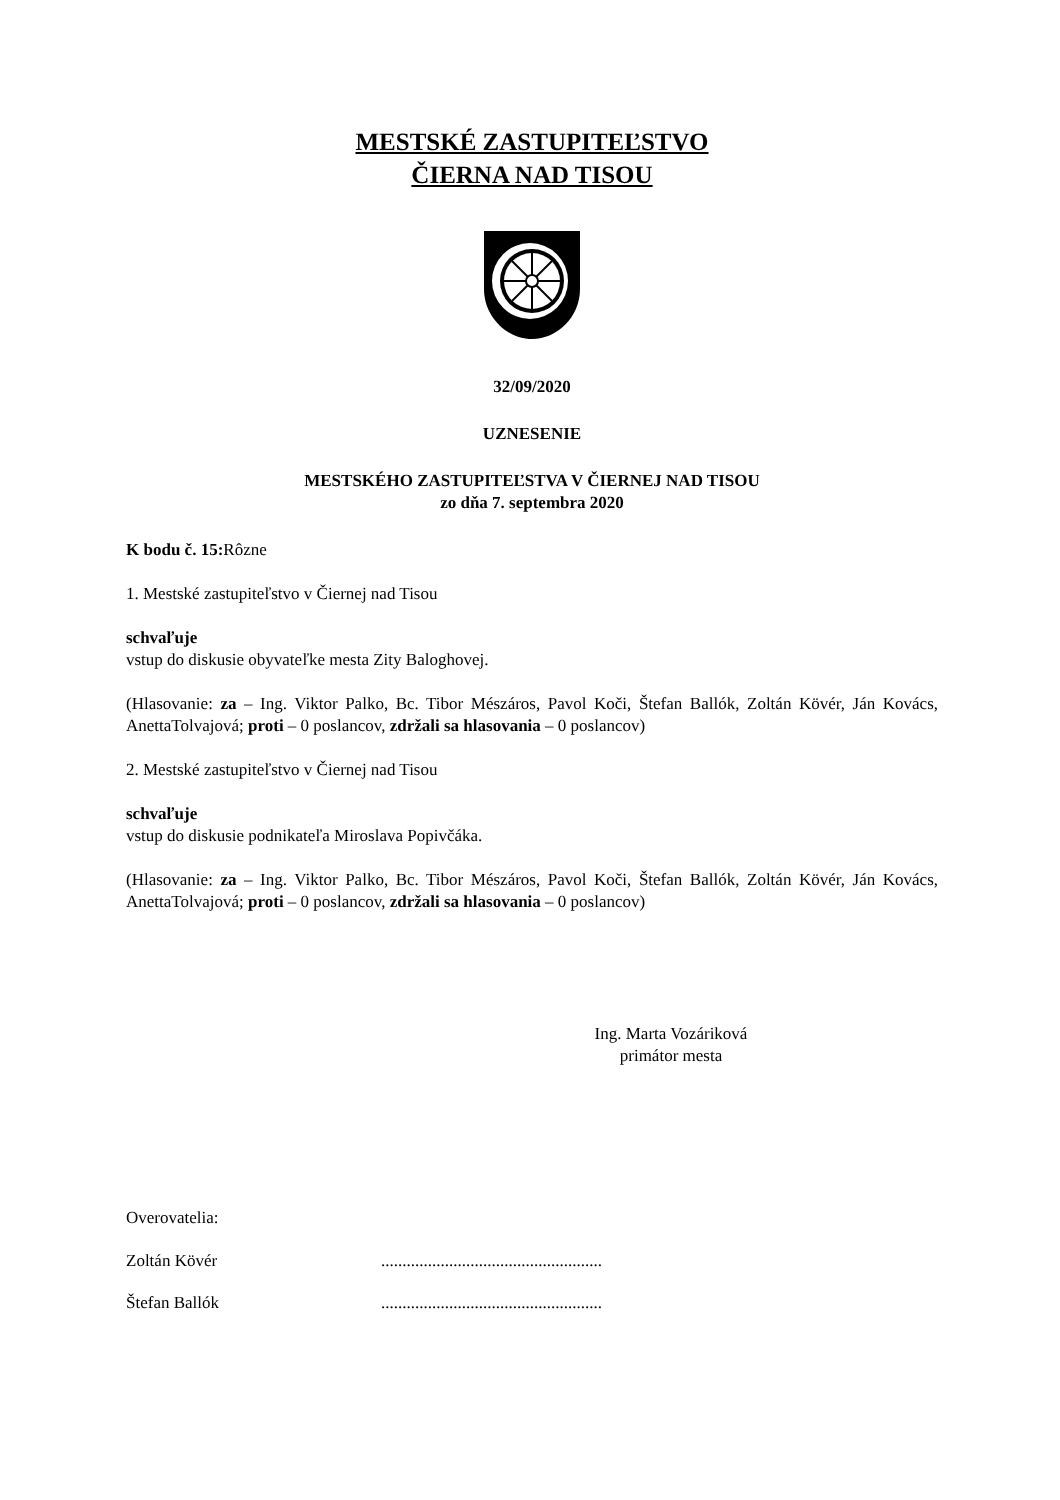MESTSKÉ ZASTUPITEĽSTVO
ČIERNA NAD TISOU
32/09/2020
UZNESENIE
MESTSKÉHO ZASTUPITEĽSTVA V ČIERNEJ NAD TISOU
zo dňa 7. septembra 2020
K bodu č. 15: Rôzne
1. Mestské zastupiteľstvo v Čiernej nad Tisou
schvaľuje
vstup do diskusie obyvateľke mesta Zity Baloghovej.
(Hlasovanie: za – Ing. Viktor Palko, Bc. Tibor Mészáros, Pavol Koči, Štefan Ballók, Zoltán Kövér, Ján Kovács, AnettaTolvajová; proti – 0 poslancov, zdržali sa hlasovania – 0 poslancov)
2. Mestské zastupiteľstvo v Čiernej nad Tisou
schvaľuje
vstup do diskusie podnikateľa Miroslava Popivčáka.
(Hlasovanie: za – Ing. Viktor Palko, Bc. Tibor Mészáros, Pavol Koči, Štefan Ballók, Zoltán Kövér, Ján Kovács, AnettaTolvajová; proti – 0 poslancov, zdržali sa hlasovania – 0 poslancov)
Ing. Marta Vozáriková
primátor mesta
Overovatelia:
Zoltán Kövér ....................................................
Štefan Ballók ....................................................